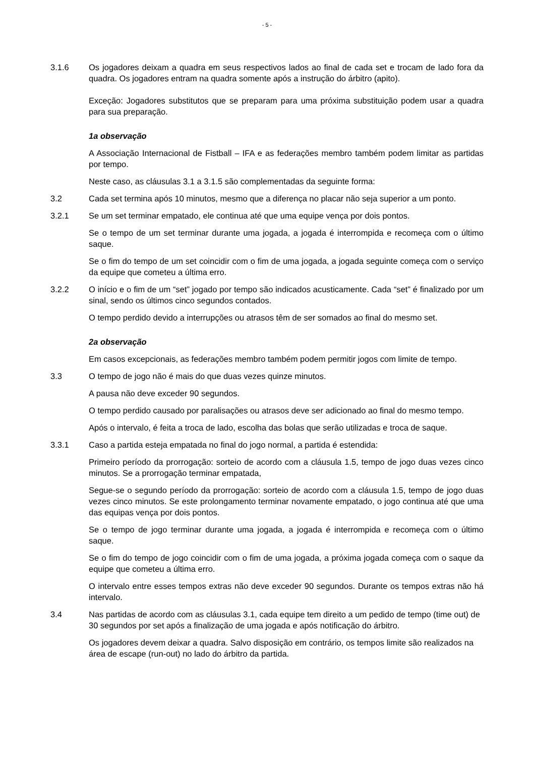- 5 -
3.1.6 Os jogadores deixam a quadra em seus respectivos lados ao final de cada set e trocam de lado fora da quadra. Os jogadores entram na quadra somente após a instrução do árbitro (apito).
Exceção: Jogadores substitutos que se preparam para uma próxima substituição podem usar a quadra para sua preparação.
1a observação
A Associação Internacional de Fistball – IFA e as federações membro também podem limitar as partidas por tempo.
Neste caso, as cláusulas 3.1 a 3.1.5 são complementadas da seguinte forma:
3.2 Cada set termina após 10 minutos, mesmo que a diferença no placar não seja superior a um ponto.
3.2.1 Se um set terminar empatado, ele continua até que uma equipe vença por dois pontos.
Se o tempo de um set terminar durante uma jogada, a jogada é interrompida e recomeça com o último saque.
Se o fim do tempo de um set coincidir com o fim de uma jogada, a jogada seguinte começa com o serviço da equipe que cometeu a última erro.
3.2.2 O início e o fim de um “set” jogado por tempo são indicados acusticamente. Cada “set” é finalizado por um sinal, sendo os últimos cinco segundos contados.
O tempo perdido devido a interrupções ou atrasos têm de ser somados ao final do mesmo set.
2a observação
Em casos excepcionais, as federações membro também podem permitir jogos com limite de tempo.
3.3 O tempo de jogo não é mais do que duas vezes quinze minutos.
A pausa não deve exceder 90 segundos.
O tempo perdido causado por paralisações ou atrasos deve ser adicionado ao final do mesmo tempo.
Após o intervalo, é feita a troca de lado, escolha das bolas que serão utilizadas e troca de saque.
3.3.1 Caso a partida esteja empatada no final do jogo normal, a partida é estendida:
Primeiro período da prorrogação: sorteio de acordo com a cláusula 1.5, tempo de jogo duas vezes cinco minutos. Se a prorrogação terminar empatada,
Segue-se o segundo período da prorrogação: sorteio de acordo com a cláusula 1.5, tempo de jogo duas vezes cinco minutos. Se este prolongamento terminar novamente empatado, o jogo continua até que uma das equipas vença por dois pontos.
Se o tempo de jogo terminar durante uma jogada, a jogada é interrompida e recomeça com o último saque.
Se o fim do tempo de jogo coincidir com o fim de uma jogada, a próxima jogada começa com o saque da equipe que cometeu a última erro.
O intervalo entre esses tempos extras não deve exceder 90 segundos. Durante os tempos extras não há intervalo.
3.4 Nas partidas de acordo com as cláusulas 3.1, cada equipe tem direito a um pedido de tempo (time out) de 30 segundos por set após a finalização de uma jogada e após notificação do árbitro.
Os jogadores devem deixar a quadra. Salvo disposição em contrário, os tempos limite são realizados na área de escape (run-out) no lado do árbitro da partida.